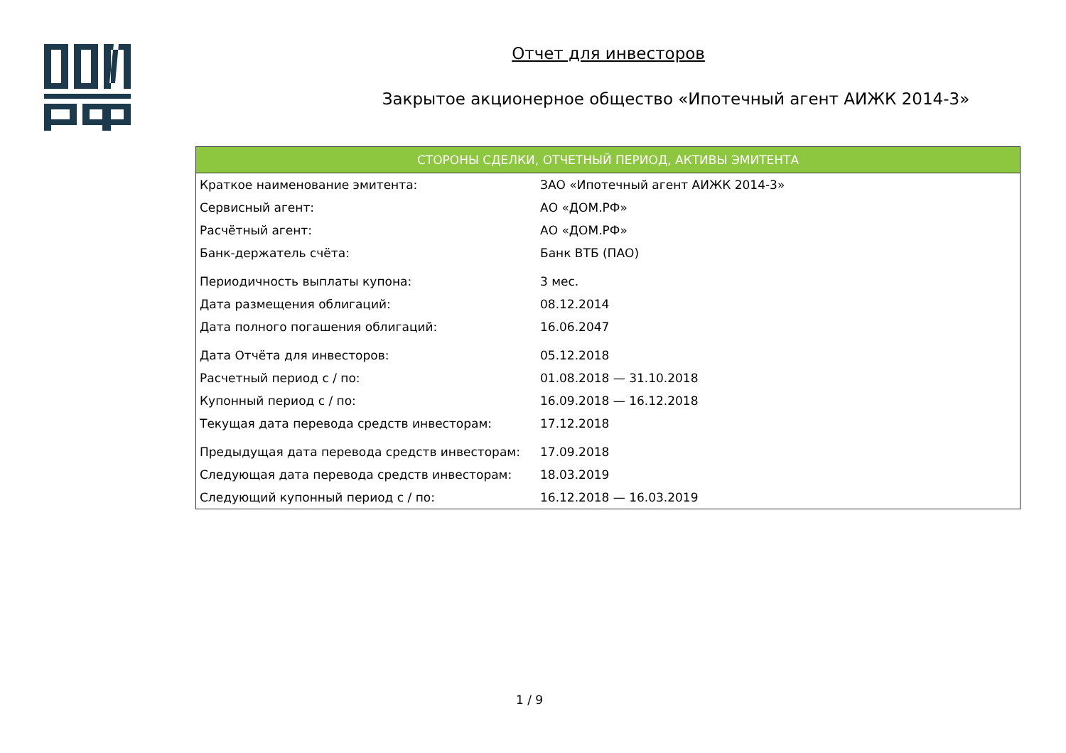Отчет для инвесторов
Закрытое акционерное общество «Ипотечный агент АИЖК 2014-3»
| СТОРОНЫ СДЕЛКИ, ОТЧЕТНЫЙ ПЕРИОД, АКТИВЫ ЭМИТЕНТА | |
| --- | --- |
| Краткое наименование эмитента: | ЗАО «Ипотечный агент АИЖК 2014-3» |
| Сервисный агент: | АО «ДОМ.РФ» |
| Расчётный агент: | АО «ДОМ.РФ» |
| Банк-держатель счёта: | Банк ВТБ (ПАО) |
| Периодичность выплаты купона: | 3 мес. |
| Дата размещения облигаций: | 08.12.2014 |
| Дата полного погашения облигаций: | 16.06.2047 |
| Дата Отчёта для инвесторов: | 05.12.2018 |
| Расчетный период с / по: | 01.08.2018 — 31.10.2018 |
| Купонный период с / по: | 16.09.2018 — 16.12.2018 |
| Текущая дата перевода средств инвесторам: | 17.12.2018 |
| Предыдущая дата перевода средств инвесторам: | 17.09.2018 |
| Следующая дата перевода средств инвесторам: | 18.03.2019 |
| Следующий купонный период с / по: | 16.12.2018 — 16.03.2019 |
1 / 9